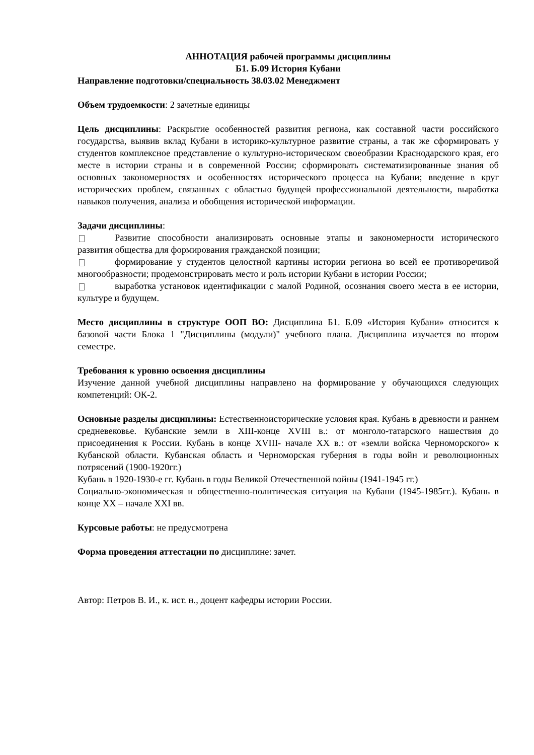АННОТАЦИЯ рабочей программы дисциплины
Б1. Б.09 История Кубани
Направление подготовки/специальность 38.03.02 Менеджмент
Объем трудоемкости: 2 зачетные единицы
Цель дисциплины: Раскрытие особенностей развития региона, как составной части российского государства, выявив вклад Кубани в историко-культурное развитие страны, а так же сформировать у студентов комплексное представление о культурно-историческом своеобразии Краснодарского края, его месте в истории страны и в современной России; сформировать систематизированные знания об основных закономерностях и особенностях исторического процесса на Кубани; введение в круг исторических проблем, связанных с областью будущей профессиональной деятельности, выработка навыков получения, анализа и обобщения исторической информации.
Задачи дисциплины:
Развитие способности анализировать основные этапы и закономерности исторического развития общества для формирования гражданской позиции;
формирование у студентов целостной картины истории региона во всей ее противоречивой многообразности; продемонстрировать место и роль истории Кубани в истории России;
выработка установок идентификации с малой Родиной, осознания своего места в ее истории, культуре и будущем.
Место дисциплины в структуре ООП ВО: Дисциплина Б1. Б.09 «История Кубани» относится к базовой части Блока 1 "Дисциплины (модули)" учебного плана. Дисциплина изучается во втором семестре.
Требования к уровню освоения дисциплины
Изучение данной учебной дисциплины направлено на формирование у обучающихся следующих компетенций: ОК-2.
Основные разделы дисциплины: Естественноисторические условия края. Кубань в древности и раннем средневековье. Кубанские земли в XIII-конце XVIII в.: от монголо-татарского нашествия до присоединения к России. Кубань в конце XVIII- начале XX в.: от «земли войска Черноморского» к Кубанской области. Кубанская область и Черноморская губерния в годы войн и революционных потрясений (1900-1920гг.)
Кубань в 1920-1930-е гг. Кубань в годы Великой Отечественной войны (1941-1945 гг.)
Социально-экономическая и общественно-политическая ситуация на Кубани (1945-1985гг.). Кубань в конце XX – начале XXI вв.
Курсовые работы: не предусмотрена
Форма проведения аттестации по дисциплине: зачет.
Автор: Петров В. И., к. ист. н., доцент кафедры истории России.